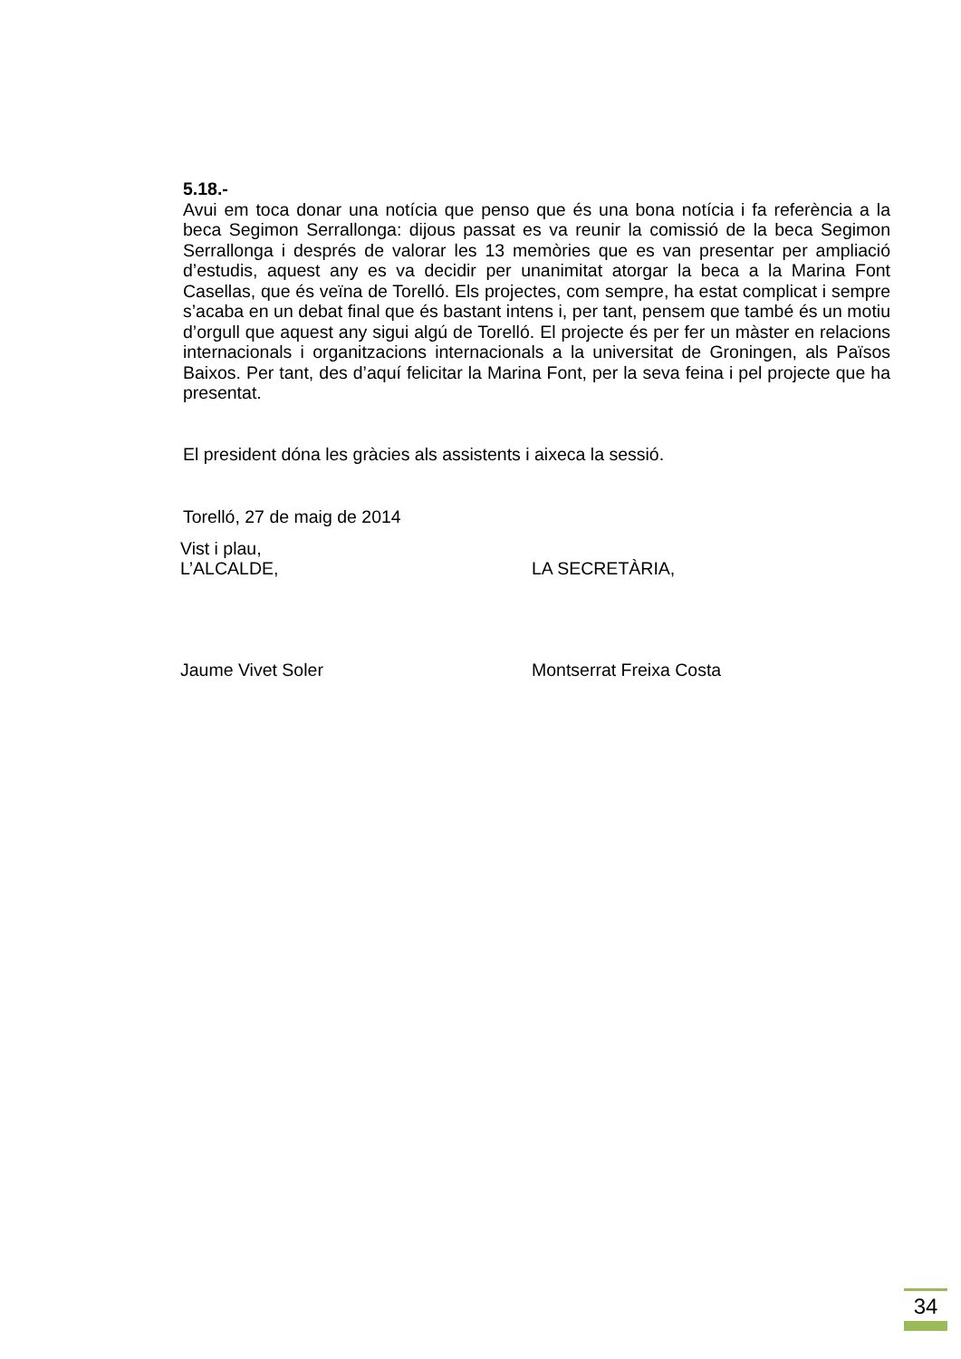5.18.-
Avui em toca donar una notícia que penso que és una bona notícia i fa referència a la beca Segimon Serrallonga: dijous passat es va reunir la comissió de la beca Segimon Serrallonga i després de valorar les 13 memòries que es van presentar per ampliació d’estudis, aquest any es va decidir per unanimitat atorgar la beca a la Marina Font Casellas, que és veïna de Torelló. Els projectes, com sempre, ha estat complicat i sempre s’acaba en un debat final que és bastant intens i, per tant, pensem que també és un motiu d’orgull que aquest any sigui algú de Torelló. El projecte és per fer un màster en relacions internacionals i organitzacions internacionals a la universitat de Groningen, als Països Baixos. Per tant, des d’aquí felicitar la Marina Font, per la seva feina i pel projecte que ha presentat.
El president dóna les gràcies als assistents i aixeca la sessió.
Torelló, 27 de maig de 2014
Vist i plau,
L’ALCALDE,
LA SECRETÀRIA,
Jaume Vivet Soler Montserrat Freixa Costa
34